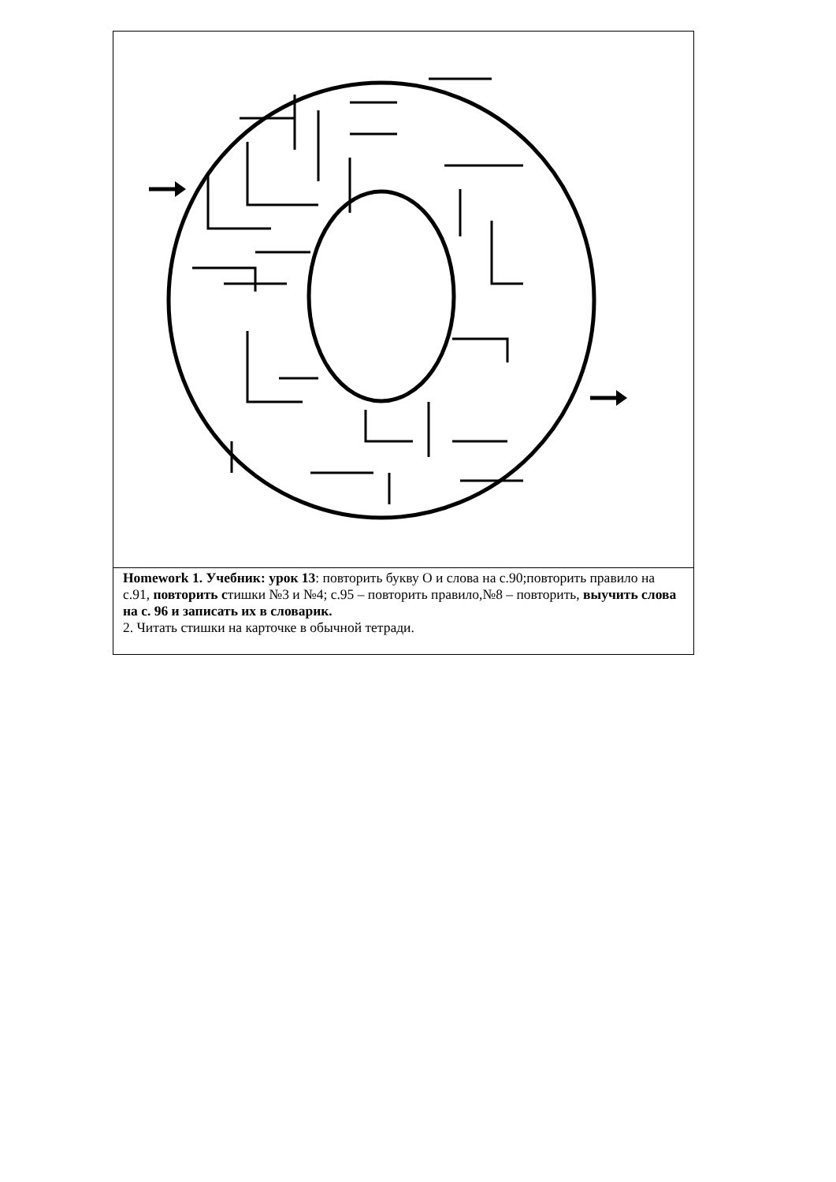| Homework 1. Учебник: урок 13 : повторить букву О и слова на с.90;повторить правило на с.91, повторить с тишки №3 и №4; с.95 – повторить правило,№8 – повторить, выучить слова на с. 96 и записать их в словарик. 2. Читать стишки на карточке в обычной тетради. |